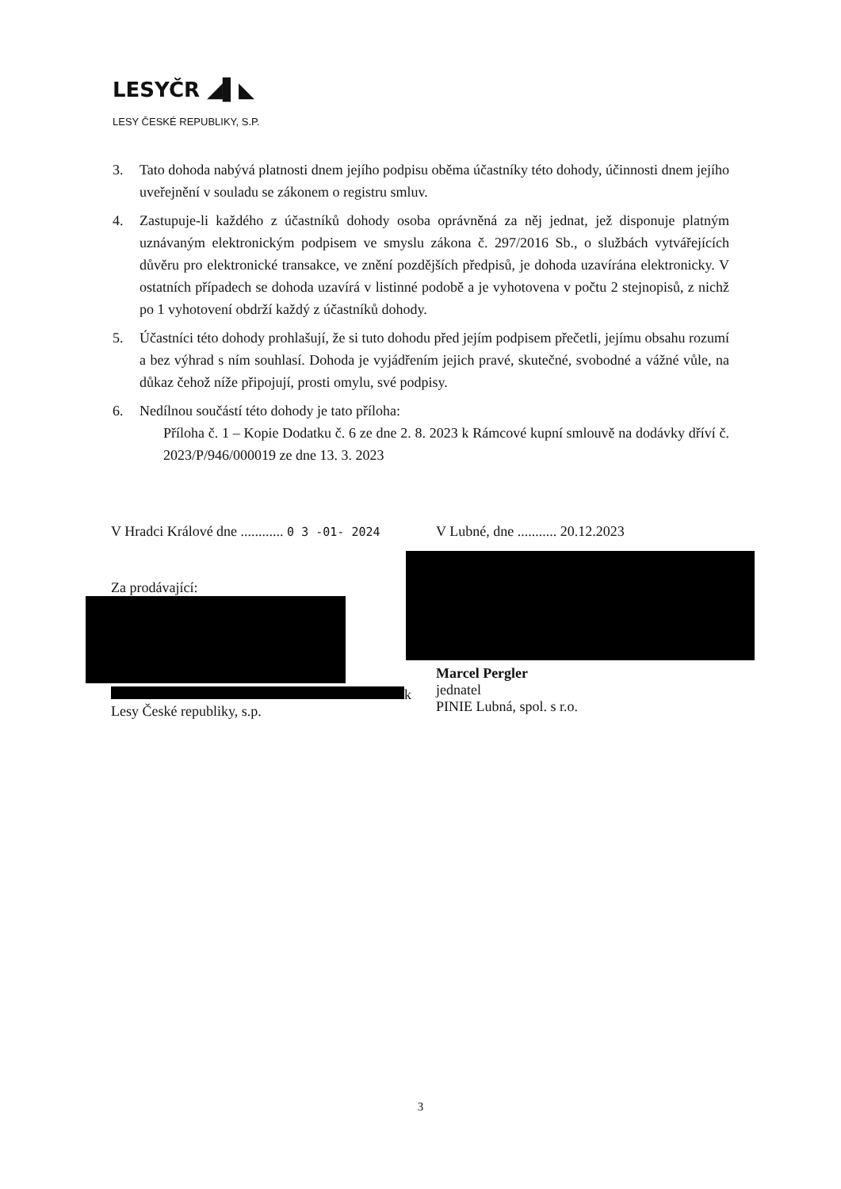LESYČR ◢▌◣
LESY ČESKÉ REPUBLIKY, S.P.
3. Tato dohoda nabývá platnosti dnem jejího podpisu oběma účastníky této dohody, účinnosti dnem jejího uveřejnění v souladu se zákonem o registru smluv.
4. Zastupuje-li každého z účastníků dohody osoba oprávněná za něj jednat, jež disponuje platným uznávaným elektronickým podpisem ve smyslu zákona č. 297/2016 Sb., o službách vytvářejících důvěru pro elektronické transakce, ve znění pozdějších předpisů, je dohoda uzavírána elektronicky. V ostatních případech se dohoda uzavírá v listinné podobě a je vyhotovena v počtu 2 stejnopisů, z nichž po 1 vyhotovení obdrží každý z účastníků dohody.
5. Účastníci této dohody prohlašují, že si tuto dohodu před jejím podpisem přečetli, jejímu obsahu rozumí a bez výhrad s ním souhlasí. Dohoda je vyjádřením jejich pravé, skutečné, svobodné a vážné vůle, na důkaz čehož níže připojují, prosti omylu, své podpisy.
6. Nedílnou součástí této dohody je tato příloha:
Příloha č. 1 – Kopie Dodatku č. 6 ze dne 2. 8. 2023 k Rámcové kupní smlouvě na dodávky dříví č. 2023/P/946/000019 ze dne 13. 3. 2023
V Hradci Králové dne ............ 0 3 -01- 2024
Za prodávající:
k
Lesy České republiky, s.p.
V Lubné, dne ........... 20.12.2023
Marcel Pergler
jednatel
PINIE Lubná, spol. s r.o.
3